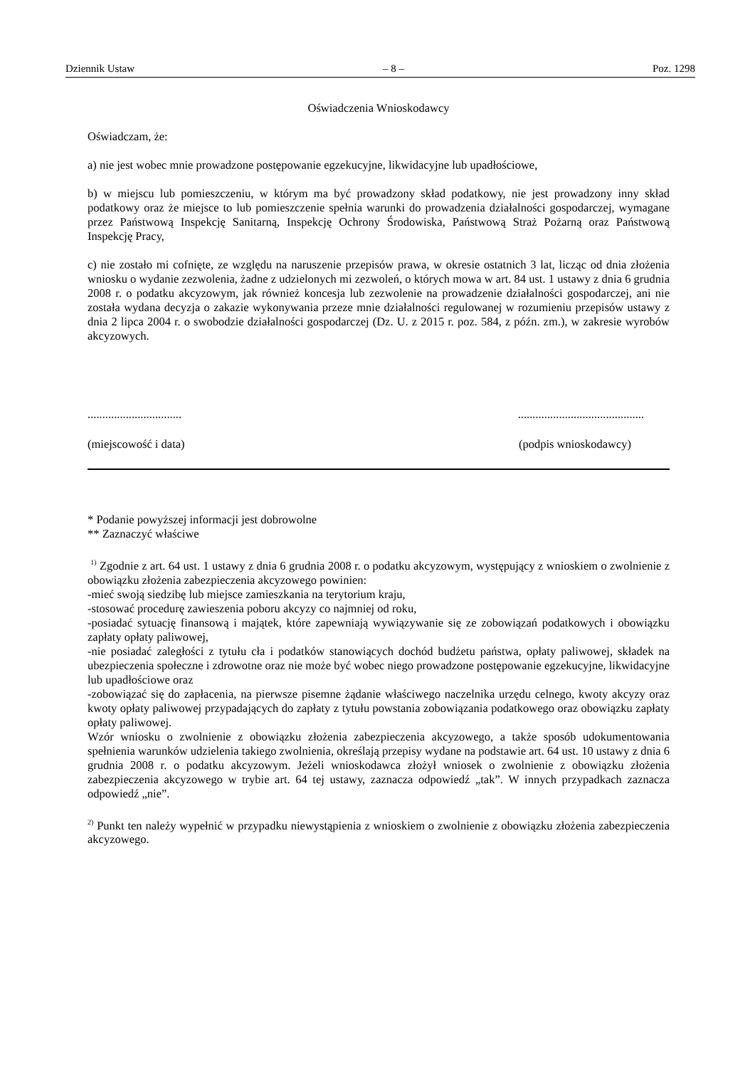Dziennik Ustaw – 8 – Poz. 1298
Oświadczenia Wnioskodawcy
Oświadczam, że:
a) nie jest wobec mnie prowadzone postępowanie egzekucyjne, likwidacyjne lub upadłościowe,
b) w miejscu lub pomieszczeniu, w którym ma być prowadzony skład podatkowy, nie jest prowadzony inny skład podatkowy oraz że miejsce to lub pomieszczenie spełnia warunki do prowadzenia działalności gospodarczej, wymagane przez Państwową Inspekcję Sanitarną, Inspekcję Ochrony Środowiska, Państwową Straż Pożarną oraz Państwową Inspekcję Pracy,
c) nie zostało mi cofnięte, ze względu na naruszenie przepisów prawa, w okresie ostatnich 3 lat, licząc od dnia złożenia wniosku o wydanie zezwolenia, żadne z udzielonych mi zezwoleń, o których mowa w art. 84 ust. 1 ustawy z dnia 6 grudnia 2008 r. o podatku akcyzowym, jak również koncesja lub zezwolenie na prowadzenie działalności gospodarczej, ani nie została wydana decyzja o zakazie wykonywania przezе mnie działalności regulowanej w rozumieniu przepisów ustawy z dnia 2 lipca 2004 r. o swobodzie działalności gospodarczej (Dz. U. z 2015 r. poz. 584, z późn. zm.), w zakresie wyrobów akcyzowych.
...........................................................................
(miejscowość i data) (podpis wnioskodawcy)
* Podanie powyższej informacji jest dobrowolne
** Zaznaczyć właściwe
<sup>1)</sup> Zgodnie z art. 64 ust. 1 ustawy z dnia 6 grudnia 2008 r. o podatku akcyzowym, występujący z wnioskiem o zwolnienie z obowiązku złożenia zabezpieczenia akcyzowego powinien:
-mieć swoją siedzibę lub miejsce zamieszkania na terytorium kraju,
-stosować procedurę zawieszenia poboru akcyzy co najmniej od roku,
-posiadać sytuację finansową i majątek, które zapewniają wywiązywanie się ze zobowiązań podatkowych i obowiązku zapłaty opłaty paliwowej,
-nie posiadać zaległości z tytułu cła i podatków stanowiących dochód budżetu państwa, opłaty paliwowej, składek na ubezpieczenia społeczne i zdrowotne oraz nie może być wobec niego prowadzone postępowanie egzekucyjne, likwidacyjne lub upadłościowe oraz
-zobowiązać się do zapłacenia, na pierwsze pisemne żądanie właściwego naczelnika urzędu celnego, kwoty akcyzy oraz kwoty opłaty paliwowej przypadających do zapłaty z tytułu powstania zobowiązania podatkowego oraz obowiązku zapłaty opłaty paliwowej.
Wzór wniosku o zwolnienie z obowiązku złożenia zabezpieczenia akcyzowego, a także sposób udokumentowania spełnienia warunków udzielenia takiego zwolnienia, określają przepisy wydane na podstawie art. 64 ust. 10 ustawy z dnia 6 grudnia 2008 r. o podatku akcyzowym. Jeżeli wnioskodawca złożył wniosek o zwolnienie z obowiązku złożenia zabezpieczenia akcyzowego w trybie art. 64 tej ustawy, zaznacza odpowiedź „tak”. W innych przypadkach zaznacza odpowiedź „nie”.
<sup>2)</sup> Punkt ten należy wypełnić w przypadku niewystąpienia z wnioskiem o zwolnienie z obowiązku złożenia zabezpieczenia akcyzowego.